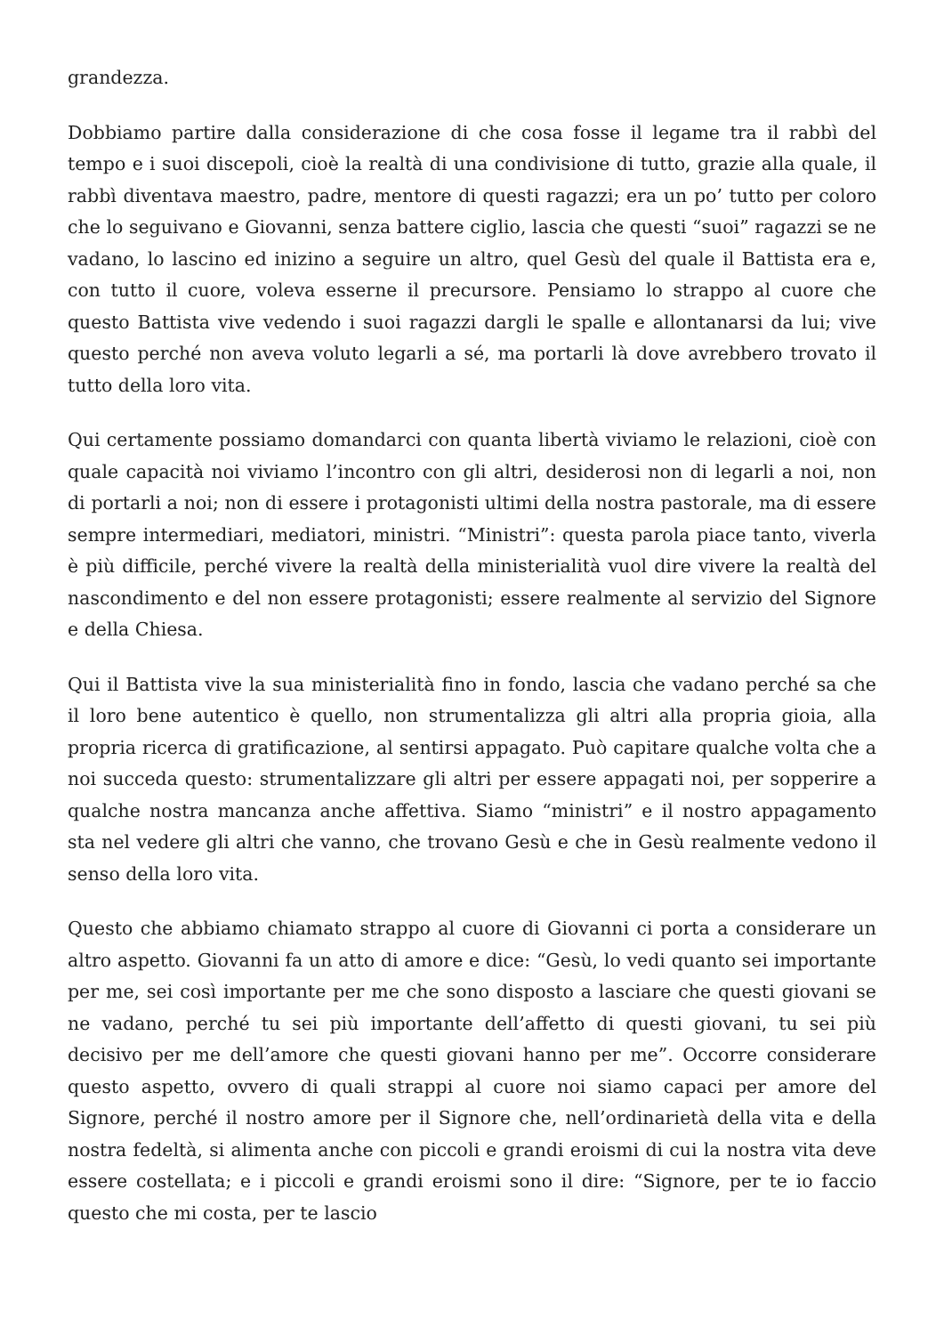grandezza.
Dobbiamo partire dalla considerazione di che cosa fosse il legame tra il rabbì del tempo e i suoi discepoli, cioè la realtà di una condivisione di tutto, grazie alla quale, il rabbì diventava maestro, padre, mentore di questi ragazzi; era un po’ tutto per coloro che lo seguivano e Giovanni, senza battere ciglio, lascia che questi “suoi” ragazzi se ne vadano, lo lascino ed inizino a seguire un altro, quel Gesù del quale il Battista era e, con tutto il cuore, voleva esserne il precursore. Pensiamo lo strappo al cuore che questo Battista vive vedendo i suoi ragazzi dargli le spalle e allontanarsi da lui; vive questo perché non aveva voluto legarli a sé, ma portarli là dove avrebbero trovato il tutto della loro vita.
Qui certamente possiamo domandarci con quanta libertà viviamo le relazioni, cioè con quale capacità noi viviamo l’incontro con gli altri, desiderosi non di legarli a noi, non di portarli a noi; non di essere i protagonisti ultimi della nostra pastorale, ma di essere sempre intermediari, mediatori, ministri. “Ministri”: questa parola piace tanto, viverla è più difficile, perché vivere la realtà della ministerialità vuol dire vivere la realtà del nascondimento e del non essere protagonisti; essere realmente al servizio del Signore e della Chiesa.
Qui il Battista vive la sua ministerialità fino in fondo, lascia che vadano perché sa che il loro bene autentico è quello, non strumentalizza gli altri alla propria gioia, alla propria ricerca di gratificazione, al sentirsi appagato. Può capitare qualche volta che a noi succeda questo: strumentalizzare gli altri per essere appagati noi, per sopperire a qualche nostra mancanza anche affettiva. Siamo “ministri” e il nostro appagamento sta nel vedere gli altri che vanno, che trovano Gesù e che in Gesù realmente vedono il senso della loro vita.
Questo che abbiamo chiamato strappo al cuore di Giovanni ci porta a considerare un altro aspetto. Giovanni fa un atto di amore e dice: “Gesù, lo vedi quanto sei importante per me, sei così importante per me che sono disposto a lasciare che questi giovani se ne vadano, perché tu sei più importante dell’affetto di questi giovani, tu sei più decisivo per me dell’amore che questi giovani hanno per me”. Occorre considerare questo aspetto, ovvero di quali strappi al cuore noi siamo capaci per amore del Signore, perché il nostro amore per il Signore che, nell’ordinarietà della vita e della nostra fedeltà, si alimenta anche con piccoli e grandi eroismi di cui la nostra vita deve essere costellata; e i piccoli e grandi eroismi sono il dire: “Signore, per te io faccio questo che mi costa, per te lascio